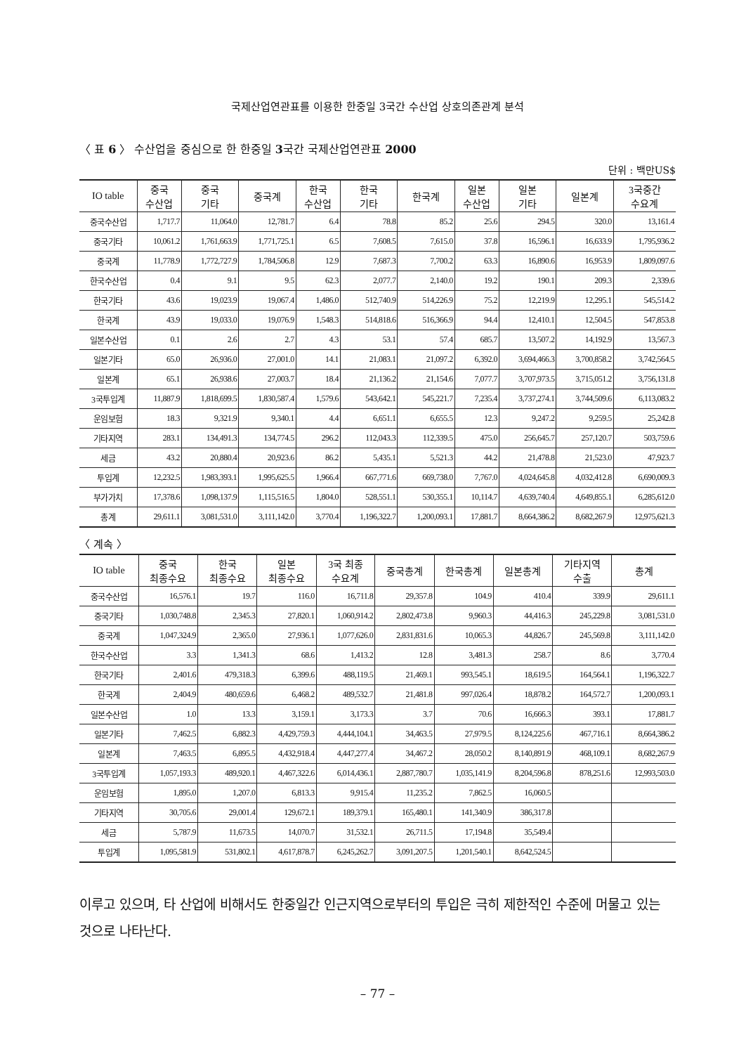국제산업연관표를 이용한 한중일 3국간 수산업 상호의존관계 분석
〈 표 6 〉 수산업을 중심으로 한 한중일 3국간 국제산업연관표 2000
단위 : 백만US$
| IO table | 중국 수산업 | 중국 기타 | 중국계 | 한국 수산업 | 한국 기타 | 한국계 | 일본 수산업 | 일본 기타 | 일본계 | 3국중간 수요계 |
| --- | --- | --- | --- | --- | --- | --- | --- | --- | --- | --- |
| 중국수산업 | 1,717.7 | 11,064.0 | 12,781.7 | 6.4 | 78.8 | 85.2 | 25.6 | 294.5 | 320.0 | 13,161.4 |
| 중국기타 | 10,061.2 | 1,761,663.9 | 1,771,725.1 | 6.5 | 7,608.5 | 7,615.0 | 37.8 | 16,596.1 | 16,633.9 | 1,795,936.2 |
| 중국계 | 11,778.9 | 1,772,727.9 | 1,784,506.8 | 12.9 | 7,687.3 | 7,700.2 | 63.3 | 16,890.6 | 16,953.9 | 1,809,097.6 |
| 한국수산업 | 0.4 | 9.1 | 9.5 | 62.3 | 2,077.7 | 2,140.0 | 19.2 | 190.1 | 209.3 | 2,339.6 |
| 한국기타 | 43.6 | 19,023.9 | 19,067.4 | 1,486.0 | 512,740.9 | 514,226.9 | 75.2 | 12,219.9 | 12,295.1 | 545,514.2 |
| 한국계 | 43.9 | 19,033.0 | 19,076.9 | 1,548.3 | 514,818.6 | 516,366.9 | 94.4 | 12,410.1 | 12,504.5 | 547,853.8 |
| 일본수산업 | 0.1 | 2.6 | 2.7 | 4.3 | 53.1 | 57.4 | 685.7 | 13,507.2 | 14,192.9 | 13,567.3 |
| 일본기타 | 65.0 | 26,936.0 | 27,001.0 | 14.1 | 21,083.1 | 21,097.2 | 6,392.0 | 3,694,466.3 | 3,700,858.2 | 3,742,564.5 |
| 일본계 | 65.1 | 26,938.6 | 27,003.7 | 18.4 | 21,136.2 | 21,154.6 | 7,077.7 | 3,707,973.5 | 3,715,051.2 | 3,756,131.8 |
| 3국투입계 | 11,887.9 | 1,818,699.5 | 1,830,587.4 | 1,579.6 | 543,642.1 | 545,221.7 | 7,235.4 | 3,737,274.1 | 3,744,509.6 | 6,113,083.2 |
| 운임보험 | 18.3 | 9,321.9 | 9,340.1 | 4.4 | 6,651.1 | 6,655.5 | 12.3 | 9,247.2 | 9,259.5 | 25,242.8 |
| 기타지역 | 283.1 | 134,491.3 | 134,774.5 | 296.2 | 112,043.3 | 112,339.5 | 475.0 | 256,645.7 | 257,120.7 | 503,759.6 |
| 세금 | 43.2 | 20,880.4 | 20,923.6 | 86.2 | 5,435.1 | 5,521.3 | 44.2 | 21,478.8 | 21,523.0 | 47,923.7 |
| 투입계 | 12,232.5 | 1,983,393.1 | 1,995,625.5 | 1,966.4 | 667,771.6 | 669,738.0 | 7,767.0 | 4,024,645.8 | 4,032,412.8 | 6,690,009.3 |
| 부가가치 | 17,378.6 | 1,098,137.9 | 1,115,516.5 | 1,804.0 | 528,551.1 | 530,355.1 | 10,114.7 | 4,639,740.4 | 4,649,855.1 | 6,285,612.0 |
| 총계 | 29,611.1 | 3,081,531.0 | 3,111,142.0 | 3,770.4 | 1,196,322.7 | 1,200,093.1 | 17,881.7 | 8,664,386.2 | 8,682,267.9 | 12,975,621.3 |
〈 계속 〉
| IO table | 중국 최종수요 | 한국 최종수요 | 일본 최종수요 | 3국 최종 수요계 | 중국총계 | 한국총계 | 일본총계 | 기타지역 수출 | 총계 |
| --- | --- | --- | --- | --- | --- | --- | --- | --- | --- |
| 중국수산업 | 16,576.1 | 19.7 | 116.0 | 16,711.8 | 29,357.8 | 104.9 | 410.4 | 339.9 | 29,611.1 |
| 중국기타 | 1,030,748.8 | 2,345.3 | 27,820.1 | 1,060,914.2 | 2,802,473.8 | 9,960.3 | 44,416.3 | 245,229.8 | 3,081,531.0 |
| 중국계 | 1,047,324.9 | 2,365.0 | 27,936.1 | 1,077,626.0 | 2,831,831.6 | 10,065.3 | 44,826.7 | 245,569.8 | 3,111,142.0 |
| 한국수산업 | 3.3 | 1,341.3 | 68.6 | 1,413.2 | 12.8 | 3,481.3 | 258.7 | 8.6 | 3,770.4 |
| 한국기타 | 2,401.6 | 479,318.3 | 6,399.6 | 488,119.5 | 21,469.1 | 993,545.1 | 18,619.5 | 164,564.1 | 1,196,322.7 |
| 한국계 | 2,404.9 | 480,659.6 | 6,468.2 | 489,532.7 | 21,481.8 | 997,026.4 | 18,878.2 | 164,572.7 | 1,200,093.1 |
| 일본수산업 | 1.0 | 13.3 | 3,159.1 | 3,173.3 | 3.7 | 70.6 | 16,666.3 | 393.1 | 17,881.7 |
| 일본기타 | 7,462.5 | 6,882.3 | 4,429,759.3 | 4,444,104.1 | 34,463.5 | 27,979.5 | 8,124,225.6 | 467,716.1 | 8,664,386.2 |
| 일본계 | 7,463.5 | 6,895.5 | 4,432,918.4 | 4,447,277.4 | 34,467.2 | 28,050.2 | 8,140,891.9 | 468,109.1 | 8,682,267.9 |
| 3국투입계 | 1,057,193.3 | 489,920.1 | 4,467,322.6 | 6,014,436.1 | 2,887,780.7 | 1,035,141.9 | 8,204,596.8 | 878,251.6 | 12,993,503.0 |
| 운임보험 | 1,895.0 | 1,207.0 | 6,813.3 | 9,915.4 | 11,235.2 | 7,862.5 | 16,060.5 | | |
| 기타지역 | 30,705.6 | 29,001.4 | 129,672.1 | 189,379.1 | 165,480.1 | 141,340.9 | 386,317.8 | | |
| 세금 | 5,787.9 | 11,673.5 | 14,070.7 | 31,532.1 | 26,711.5 | 17,194.8 | 35,549.4 | | |
| 투입계 | 1,095,581.9 | 531,802.1 | 4,617,878.7 | 6,245,262.7 | 3,091,207.5 | 1,201,540.1 | 8,642,524.5 | | |
이루고 있으며, 타 산업에 비해서도 한중일간 인근지역으로부터의 투입은 극히 제한적인 수준에 머물고 있는 것으로 나타난다.
– 77 –